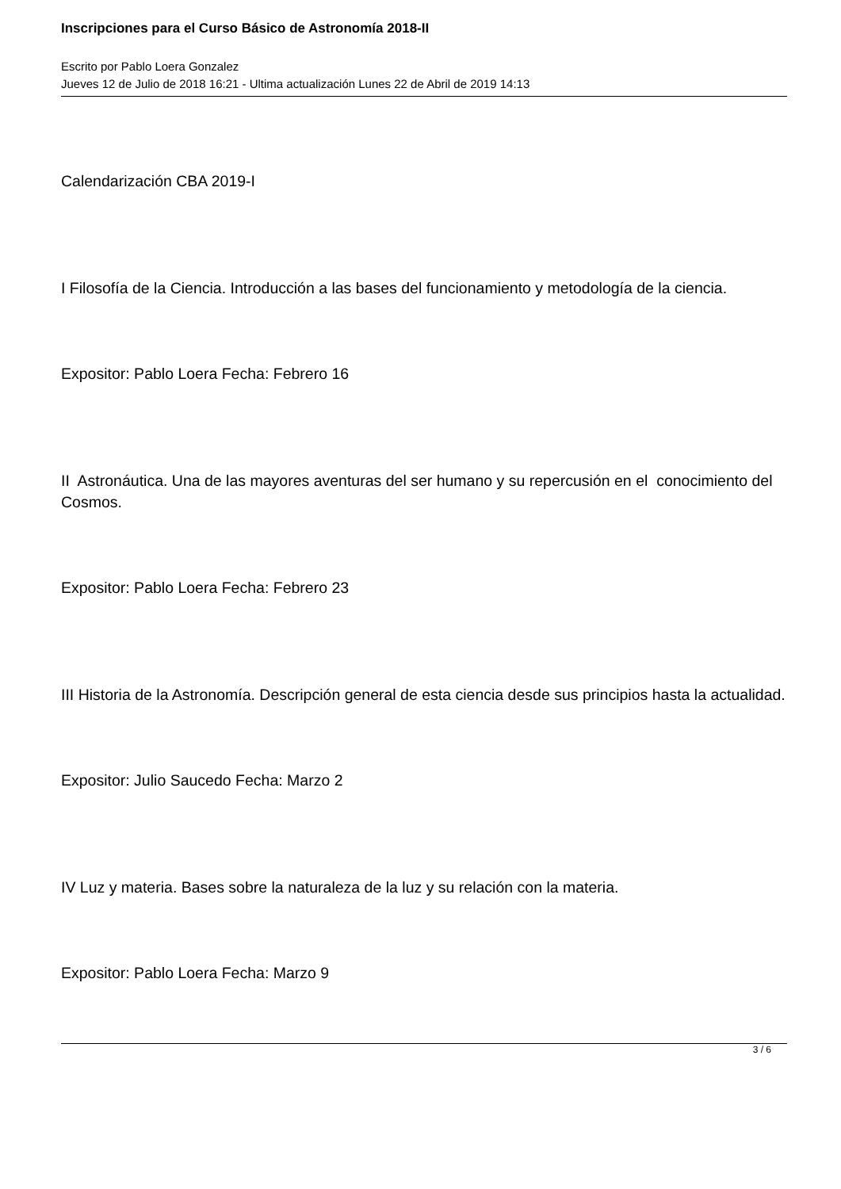Inscripciones para el Curso Básico de Astronomía 2018-II
Escrito por Pablo Loera Gonzalez
Jueves 12 de Julio de 2018 16:21 - Ultima actualización Lunes 22 de Abril de 2019 14:13
Calendarización CBA 2019-I
I Filosofía de la Ciencia. Introducción a las bases del funcionamiento y metodología de la ciencia.
Expositor: Pablo Loera Fecha: Febrero 16
II Astronáutica. Una de las mayores aventuras del ser humano y su repercusión en el conocimiento del Cosmos.
Expositor: Pablo Loera Fecha: Febrero 23
III Historia de la Astronomía. Descripción general de esta ciencia desde sus principios hasta la actualidad.
Expositor: Julio Saucedo Fecha: Marzo 2
IV Luz y materia. Bases sobre la naturaleza de la luz y su relación con la materia.
Expositor: Pablo Loera Fecha: Marzo 9
3 / 6